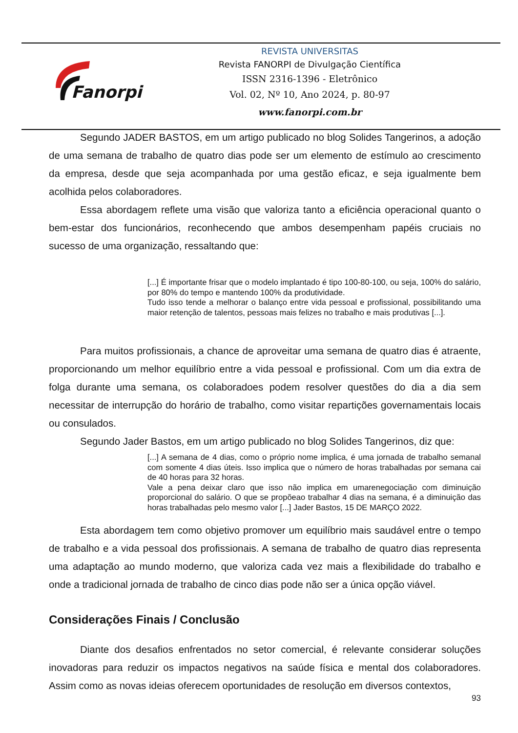Fanorpi
REVISTA UNIVERSITAS
Revista FANORPI de Divulgação Científica
ISSN 2316-1396 - Eletrônico
Vol. 02, Nº 10, Ano 2024, p. 80-97
www.fanorpi.com.br
Segundo JADER BASTOS, em um artigo publicado no blog Solides Tangerinos, a adoção de uma semana de trabalho de quatro dias pode ser um elemento de estímulo ao crescimento da empresa, desde que seja acompanhada por uma gestão eficaz, e seja igualmente bem acolhida pelos colaboradores.
Essa abordagem reflete uma visão que valoriza tanto a eficiência operacional quanto o bem-estar dos funcionários, reconhecendo que ambos desempenham papéis cruciais no sucesso de uma organização, ressaltando que:
[...] É importante frisar que o modelo implantado é tipo 100-80-100, ou seja, 100% do salário, por 80% do tempo e mantendo 100% da produtividade.
Tudo isso tende a melhorar o balanço entre vida pessoal e profissional, possibilitando uma maior retenção de talentos, pessoas mais felizes no trabalho e mais produtivas [...].
Para muitos profissionais, a chance de aproveitar uma semana de quatro dias é atraente, proporcionando um melhor equilíbrio entre a vida pessoal e profissional. Com um dia extra de folga durante uma semana, os colaboradoes podem resolver questões do dia a dia sem necessitar de interrupção do horário de trabalho, como visitar repartições governamentais locais ou consulados.
Segundo Jader Bastos, em um artigo publicado no blog Solides Tangerinos, diz que:
[...] A semana de 4 dias, como o próprio nome implica, é uma jornada de trabalho semanal com somente 4 dias úteis. Isso implica que o número de horas trabalhadas por semana cai de 40 horas para 32 horas.
Vale a pena deixar claro que isso não implica em umarenegociação com diminuição proporcional do salário. O que se propõeao trabalhar 4 dias na semana, é a diminuição das horas trabalhadas pelo mesmo valor [...] Jader Bastos, 15 DE MARÇO 2022.
Esta abordagem tem como objetivo promover um equilíbrio mais saudável entre o tempo de trabalho e a vida pessoal dos profissionais. A semana de trabalho de quatro dias representa uma adaptação ao mundo moderno, que valoriza cada vez mais a flexibilidade do trabalho e onde a tradicional jornada de trabalho de cinco dias pode não ser a única opção viável.
Considerações Finais / Conclusão
Diante dos desafios enfrentados no setor comercial, é relevante considerar soluções inovadoras para reduzir os impactos negativos na saúde física e mental dos colaboradores. Assim como as novas ideias oferecem oportunidades de resolução em diversos contextos,
93